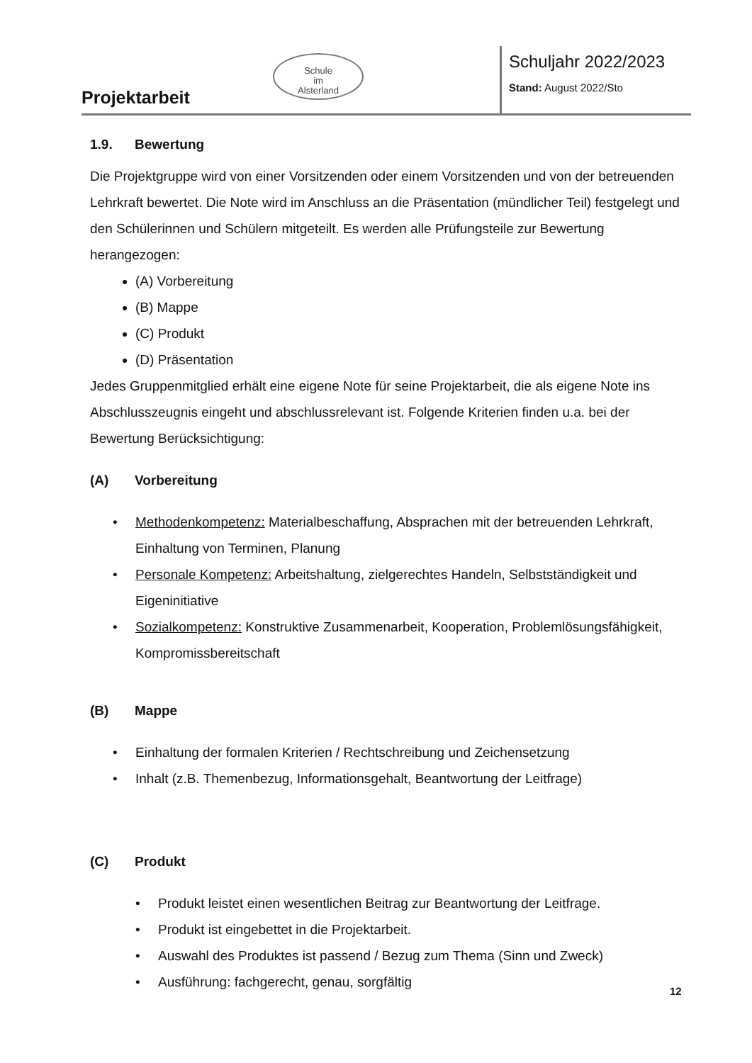Projektarbeit
Schule
im
Alsterland
Schuljahr 2022/2023
Stand: August 2022/Sto
1.9. Bewertung
Die Projektgruppe wird von einer Vorsitzenden oder einem Vorsitzenden und von der betreuenden Lehrkraft bewertet. Die Note wird im Anschluss an die Präsentation (mündlicher Teil) festgelegt und den Schülerinnen und Schülern mitgeteilt. Es werden alle Prüfungsteile zur Bewertung herangezogen:
(A) Vorbereitung
(B) Mappe
(C) Produkt
(D) Präsentation
Jedes Gruppenmitglied erhält eine eigene Note für seine Projektarbeit, die als eigene Note ins Abschlusszeugnis eingeht und abschlussrelevant ist. Folgende Kriterien finden u.a. bei der Bewertung Berücksichtigung:
(A) Vorbereitung
• Methodenkompetenz: Materialbeschaffung, Absprachen mit der betreuenden Lehrkraft, Einhaltung von Terminen, Planung
• Personale Kompetenz: Arbeitshaltung, zielgerechtes Handeln, Selbstständigkeit und Eigeninitiative
• Sozialkompetenz: Konstruktive Zusammenarbeit, Kooperation, Problemlösungsfähigkeit, Kompromissbereitschaft
(B) Mappe
• Einhaltung der formalen Kriterien / Rechtschreibung und Zeichensetzung
• Inhalt (z.B. Themenbezug, Informationsgehalt, Beantwortung der Leitfrage)
(C) Produkt
• Produkt leistet einen wesentlichen Beitrag zur Beantwortung der Leitfrage.
• Produkt ist eingebettet in die Projektarbeit.
• Auswahl des Produktes ist passend / Bezug zum Thema (Sinn und Zweck)
• Ausführung: fachgerecht, genau, sorgfältig
12